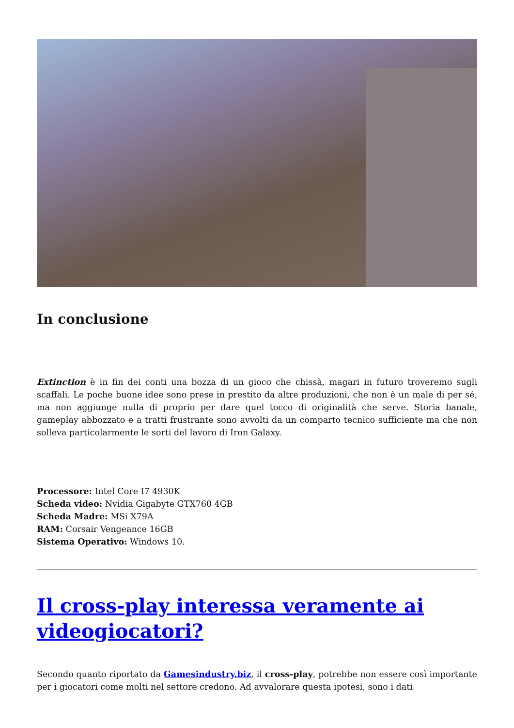In conclusione
Extinction è in fin dei conti una bozza di un gioco che chissà, magari in futuro troveremo sugli scaffali. Le poche buone idee sono prese in prestito da altre produzioni, che non è un male di per sé, ma non aggiunge nulla di proprio per dare quel tocco di originalità che serve. Storia banale, gameplay abbozzato e a tratti frustrante sono avvolti da un comparto tecnico sufficiente ma che non solleva particolarmente le sorti del lavoro di Iron Galaxy.
Processore: Intel Core I7 4930K
Scheda video: Nvidia Gigabyte GTX760 4GB
Scheda Madre: MSi X79A
RAM: Corsair Vengeance 16GB
Sistema Operativo: Windows 10.
Il cross-play interessa veramente ai videogiocatori?
Secondo quanto riportato da Gamesindustry.biz, il cross-play, potrebbe non essere così importante per i giocatori come molti nel settore credono. Ad avvalorare questa ipotesi, sono i dati